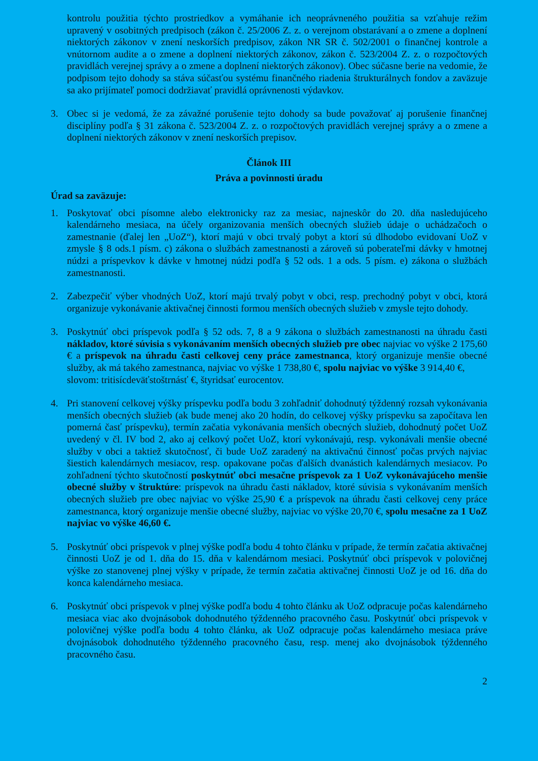kontrolu použitia týchto prostriedkov a vymáhanie ich neoprávneného použitia sa vzťahuje režim upravený v osobitných predpisoch (zákon č. 25/2006 Z. z. o verejnom obstarávaní a o zmene a doplnení niektorých zákonov v znení neskorších predpisov, zákon NR SR č. 502/2001 o finančnej kontrole a vnútornom audite a o zmene a doplnení niektorých zákonov, zákon č. 523/2004 Z. z. o rozpočtových pravidlách verejnej správy a o zmene a doplnení niektorých zákonov). Obec súčasne berie na vedomie, že podpisom tejto dohody sa stáva súčasťou systému finančného riadenia štrukturálnych fondov a zaväzuje sa ako prijímateľ pomoci dodržiavať pravidlá oprávnenosti výdavkov.
3. Obec si je vedomá, že za závažné porušenie tejto dohody sa bude považovať aj porušenie finančnej disciplíny podľa § 31 zákona č. 523/2004 Z. z. o rozpočtových pravidlách verejnej správy a o zmene a doplnení niektorých zákonov v znení neskorších prepisov.
Článok III
Práva a povinnosti úradu
Úrad sa zaväzuje:
1. Poskytovať obci písomne alebo elektronicky raz za mesiac, najneskôr do 20. dňa nasledujúceho kalendárneho mesiaca, na účely organizovania menších obecných služieb údaje o uchádzačoch o zamestnanie (ďalej len „UoZ“), ktorí majú v obci trvalý pobyt a ktorí sú dlhodobo evidovaní UoZ v zmysle § 8 ods.1 písm. c) zákona o službách zamestnanosti a zároveň sú poberateľmi dávky v hmotnej núdzi a príspevkov k dávke v hmotnej núdzi podľa § 52 ods. 1 a ods. 5 písm. e) zákona o službách zamestnanosti.
2. Zabezpečiť výber vhodných UoZ, ktorí majú trvalý pobyt v obci, resp. prechodný pobyt v obci, ktorá organizuje vykonávanie aktivačnej činnosti formou menších obecných služieb v zmysle tejto dohody.
3. Poskytnúť obci príspevok podľa § 52 ods. 7, 8 a 9 zákona o službách zamestnanosti na úhradu časti nákladov, ktoré súvisia s vykonávaním menších obecných služieb pre obec najviac vo výške 2 175,60 € a príspevok na úhradu časti celkovej ceny práce zamestnanca, ktorý organizuje menšie obecné služby, ak má takého zamestnanca, najviac vo výške 1 738,80 €, spolu najviac vo výške 3 914,40 €,
slovom: tritisícdeväťstoštrnásť €, štyridsať eurocentov.
4. Pri stanovení celkovej výšky príspevku podľa bodu 3 zohľadniť dohodnutý týždenný rozsah vykonávania menších obecných služieb (ak bude menej ako 20 hodín, do celkovej výšky príspevku sa započítava len pomerná časť príspevku), termín začatia vykonávania menších obecných služieb, dohodnutý počet UoZ uvedený v čl. IV bod 2, ako aj celkový počet UoZ, ktorí vykonávajú, resp. vykonávali menšie obecné služby v obci a taktiež skutočnosť, či bude UoZ zaradený na aktivačnú činnosť počas prvých najviac šiestich kalendárnych mesiacov, resp. opakovane počas ďalších dvanástich kalendárnych mesiacov. Po zohľadnení týchto skutočností poskytnúť obci mesačne príspevok za 1 UoZ vykonávajúceho menšie obecné služby v štruktúre: príspevok na úhradu časti nákladov, ktoré súvisia s vykonávaním menších obecných služieb pre obec najviac vo výške 25,90 € a príspevok na úhradu časti celkovej ceny práce zamestnanca, ktorý organizuje menšie obecné služby, najviac vo výške 20,70 €, spolu mesačne za 1 UoZ najviac vo výške 46,60 €.
5. Poskytnúť obci príspevok v plnej výške podľa bodu 4 tohto článku v prípade, že termín začatia aktivačnej činnosti UoZ je od 1. dňa do 15. dňa v kalendárnom mesiaci. Poskytnúť obci príspevok v polovičnej výške zo stanovenej plnej výšky v prípade, že termín začatia aktivačnej činnosti UoZ je od 16. dňa do konca kalendárneho mesiaca.
6. Poskytnúť obci príspevok v plnej výške podľa bodu 4 tohto článku ak UoZ odpracuje počas kalendárneho mesiaca viac ako dvojnásobok dohodnutého týždenného pracovného času. Poskytnúť obci príspevok v polovičnej výške podľa bodu 4 tohto článku, ak UoZ odpracuje počas kalendárneho mesiaca práve dvojnásobok dohodnutého týždenného pracovného času, resp. menej ako dvojnásobok týždenného pracovného času.
2